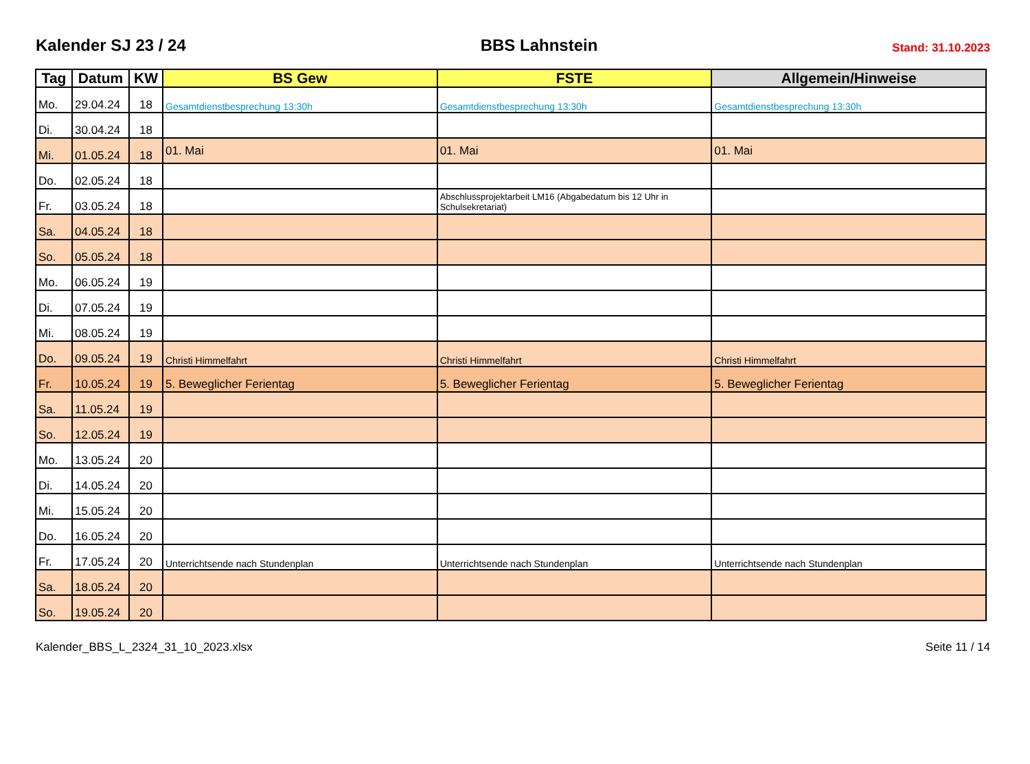Kalender SJ 23 / 24
BBS Lahnstein
Stand: 31.10.2023
| Tag | Datum | KW | BS Gew | FSTE | Allgemein/Hinweise |
| --- | --- | --- | --- | --- | --- |
| Mo. | 29.04.24 | 18 | Gesamtdienstbesprechung 13:30h | Gesamtdienstbesprechung 13:30h | Gesamtdienstbesprechung 13:30h |
| Di. | 30.04.24 | 18 | | | |
| Mi. | 01.05.24 | 18 | 01. Mai | 01. Mai | 01. Mai |
| Do. | 02.05.24 | 18 | | | |
| Fr. | 03.05.24 | 18 | | Abschlussprojektarbeit LM16 (Abgabedatum bis 12 Uhr in Schulsekretariat) | |
| Sa. | 04.05.24 | 18 | | | |
| So. | 05.05.24 | 18 | | | |
| Mo. | 06.05.24 | 19 | | | |
| Di. | 07.05.24 | 19 | | | |
| Mi. | 08.05.24 | 19 | | | |
| Do. | 09.05.24 | 19 | Christi Himmelfahrt | Christi Himmelfahrt | Christi Himmelfahrt |
| Fr. | 10.05.24 | 19 | 5. Beweglicher Ferientag | 5. Beweglicher Ferientag | 5. Beweglicher Ferientag |
| Sa. | 11.05.24 | 19 | | | |
| So. | 12.05.24 | 19 | | | |
| Mo. | 13.05.24 | 20 | | | |
| Di. | 14.05.24 | 20 | | | |
| Mi. | 15.05.24 | 20 | | | |
| Do. | 16.05.24 | 20 | | | |
| Fr. | 17.05.24 | 20 | Unterrichtsende nach Stundenplan | Unterrichtsende nach Stundenplan | Unterrichtsende nach Stundenplan |
| Sa. | 18.05.24 | 20 | | | |
| So. | 19.05.24 | 20 | | | |
Kalender_BBS_L_2324_31_10_2023.xlsx Seite 11 / 14